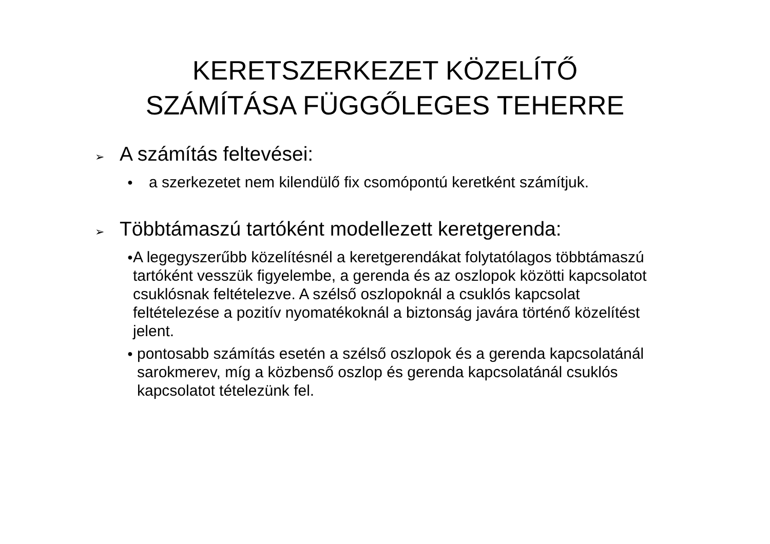KERETSZERKEZET KÖZELÍTŐ SZÁMÍTÁSA FÜGGŐLEGES TEHERRE
➢ A számítás feltevései:
● a szerkezetet nem kilendülő fix csomópontú keretként számítjuk.
➢ Többtámaszú tartóként modellezett keretgerenda:
● A legegyszerűbb közelítésnél a keretgerendákat folytatólagos többtámaszú tartóként vesszük figyelembe, a gerenda és az oszlopok közötti kapcsolatot csuklósnak feltételezve. A szélső oszlopoknál a csuklós kapcsolat feltételezése a pozitív nyomatékoknál a biztonság javára történő közelítést jelent.
● pontosabb számítás esetén a szélső oszlopok és a gerenda kapcsolatánál sarokmerev, míg a közbenső oszlop és gerenda kapcsolatánál csuklós kapcsolatot tételezünk fel.